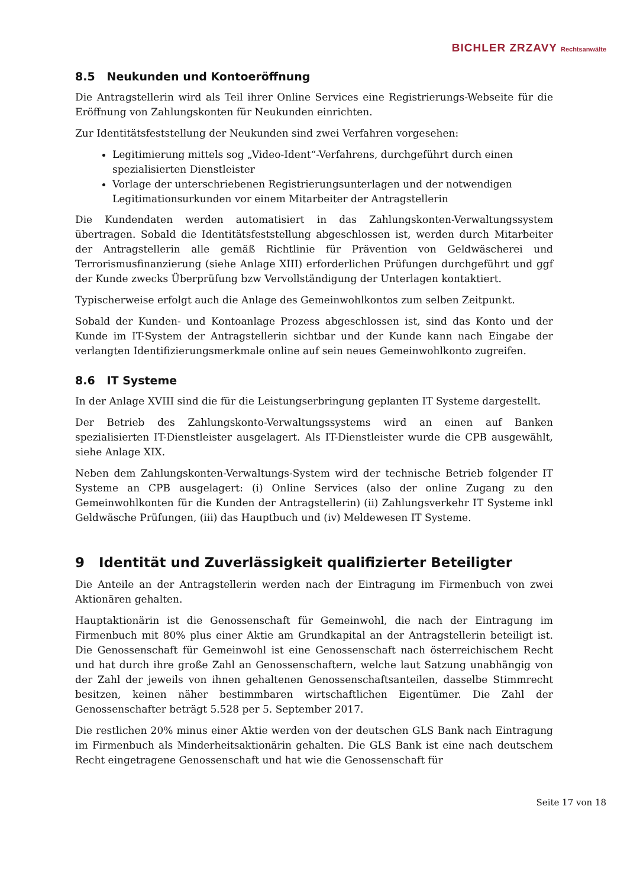BICHLER ZRZAVY Rechtsanwälte
8.5 Neukunden und Kontoeröffnung
Die Antragstellerin wird als Teil ihrer Online Services eine Registrierungs-Webseite für die Eröffnung von Zahlungskonten für Neukunden einrichten.
Zur Identitätsfeststellung der Neukunden sind zwei Verfahren vorgesehen:
Legitimierung mittels sog „Video-Ident“-Verfahrens, durchgeführt durch einen spezialisierten Dienstleister
Vorlage der unterschriebenen Registrierungsunterlagen und der notwendigen Legitimationsurkunden vor einem Mitarbeiter der Antragstellerin
Die Kundendaten werden automatisiert in das Zahlungskonten-Verwaltungssystem übertragen. Sobald die Identitätsfeststellung abgeschlossen ist, werden durch Mitarbeiter der Antragstellerin alle gemäß Richtlinie für Prävention von Geldwäscherei und Terrorismusfinanzierung (siehe Anlage XIII) erforderlichen Prüfungen durchgeführt und ggf der Kunde zwecks Überprüfung bzw Vervollständigung der Unterlagen kontaktiert.
Typischerweise erfolgt auch die Anlage des Gemeinwohlkontos zum selben Zeitpunkt.
Sobald der Kunden- und Kontoanlage Prozess abgeschlossen ist, sind das Konto und der Kunde im IT-System der Antragstellerin sichtbar und der Kunde kann nach Eingabe der verlangten Identifizierungsmerkmale online auf sein neues Gemeinwohlkonto zugreifen.
8.6 IT Systeme
In der Anlage XVIII sind die für die Leistungserbringung geplanten IT Systeme dargestellt.
Der Betrieb des Zahlungskonto-Verwaltungssystems wird an einen auf Banken spezialisierten IT-Dienstleister ausgelagert. Als IT-Dienstleister wurde die CPB ausgewählt, siehe Anlage XIX.
Neben dem Zahlungskonten-Verwaltungs-System wird der technische Betrieb folgender IT Systeme an CPB ausgelagert: (i) Online Services (also der online Zugang zu den Gemeinwohlkonten für die Kunden der Antragstellerin) (ii) Zahlungsverkehr IT Systeme inkl Geldwäsche Prüfungen, (iii) das Hauptbuch und (iv) Meldewesen IT Systeme.
9 Identität und Zuverlässigkeit qualifizierter Beteiligter
Die Anteile an der Antragstellerin werden nach der Eintragung im Firmenbuch von zwei Aktionären gehalten.
Hauptaktionärin ist die Genossenschaft für Gemeinwohl, die nach der Eintragung im Firmenbuch mit 80% plus einer Aktie am Grundkapital an der Antragstellerin beteiligt ist. Die Genossenschaft für Gemeinwohl ist eine Genossenschaft nach österreichischem Recht und hat durch ihre große Zahl an Genossenschaftern, welche laut Satzung unabhängig von der Zahl der jeweils von ihnen gehaltenen Genossenschaftsanteilen, dasselbe Stimmrecht besitzen, keinen näher bestimmbaren wirtschaftlichen Eigentümer. Die Zahl der Genossenschafter beträgt 5.528 per 5. September 2017.
Die restlichen 20% minus einer Aktie werden von der deutschen GLS Bank nach Eintragung im Firmenbuch als Minderheitsaktionärin gehalten. Die GLS Bank ist eine nach deutschem Recht eingetragene Genossenschaft und hat wie die Genossenschaft für
Seite 17 von 18